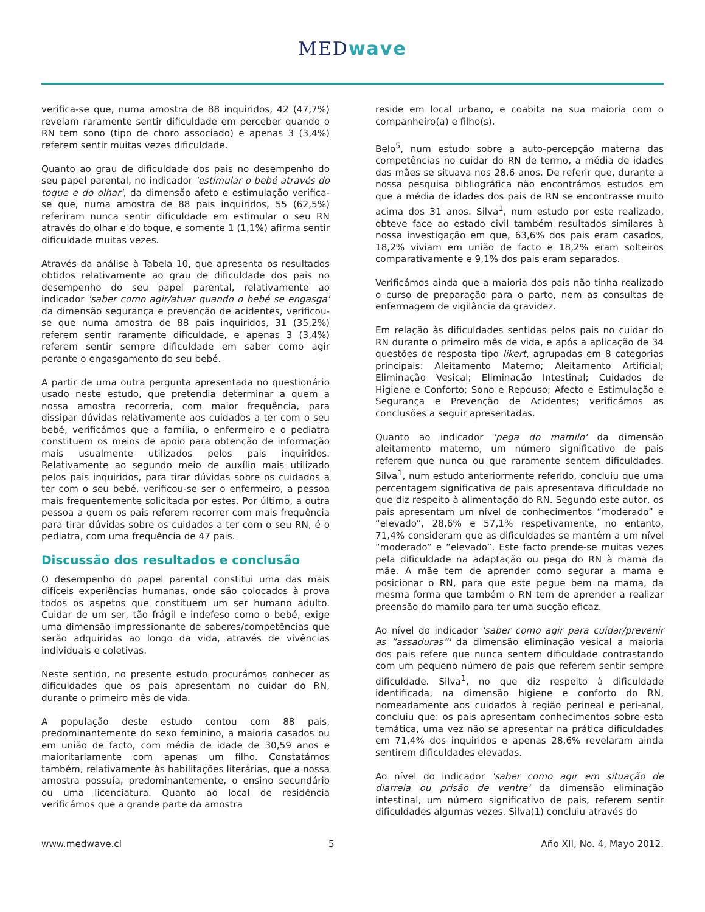MEDwave
verifica-se que, numa amostra de 88 inquiridos, 42 (47,7%) revelam raramente sentir dificuldade em perceber quando o RN tem sono (tipo de choro associado) e apenas 3 (3,4%) referem sentir muitas vezes dificuldade.
Quanto ao grau de dificuldade dos pais no desempenho do seu papel parental, no indicador 'estimular o bebé através do toque e do olhar', da dimensão afeto e estimulação verifica-se que, numa amostra de 88 pais inquiridos, 55 (62,5%) referiram nunca sentir dificuldade em estimular o seu RN através do olhar e do toque, e somente 1 (1,1%) afirma sentir dificuldade muitas vezes.
Através da análise à Tabela 10, que apresenta os resultados obtidos relativamente ao grau de dificuldade dos pais no desempenho do seu papel parental, relativamente ao indicador 'saber como agir/atuar quando o bebé se engasga' da dimensão segurança e prevenção de acidentes, verificou-se que numa amostra de 88 pais inquiridos, 31 (35,2%) referem sentir raramente dificuldade, e apenas 3 (3,4%) referem sentir sempre dificuldade em saber como agir perante o engasgamento do seu bebé.
A partir de uma outra pergunta apresentada no questionário usado neste estudo, que pretendia determinar a quem a nossa amostra recorreria, com maior frequência, para dissipar dúvidas relativamente aos cuidados a ter com o seu bebé, verificámos que a família, o enfermeiro e o pediatra constituem os meios de apoio para obtenção de informação mais usualmente utilizados pelos pais inquiridos. Relativamente ao segundo meio de auxílio mais utilizado pelos pais inquiridos, para tirar dúvidas sobre os cuidados a ter com o seu bebé, verificou-se ser o enfermeiro, a pessoa mais frequentemente solicitada por estes. Por último, a outra pessoa a quem os pais referem recorrer com mais frequência para tirar dúvidas sobre os cuidados a ter com o seu RN, é o pediatra, com uma frequência de 47 pais.
Discussão dos resultados e conclusão
O desempenho do papel parental constitui uma das mais difíceis experiências humanas, onde são colocados à prova todos os aspetos que constituem um ser humano adulto. Cuidar de um ser, tão frágil e indefeso como o bebé, exige uma dimensão impressionante de saberes/competências que serão adquiridas ao longo da vida, através de vivências individuais e coletivas.
Neste sentido, no presente estudo procurámos conhecer as dificuldades que os pais apresentam no cuidar do RN, durante o primeiro mês de vida.
A população deste estudo contou com 88 pais, predominantemente do sexo feminino, a maioria casados ou em união de facto, com média de idade de 30,59 anos e maioritariamente com apenas um filho. Constatámos também, relativamente às habilitações literárias, que a nossa amostra possuía, predominantemente, o ensino secundário ou uma licenciatura. Quanto ao local de residência verificámos que a grande parte da amostra
reside em local urbano, e coabita na sua maioria com o companheiro(a) e filho(s).
Belo<sup>5</sup>, num estudo sobre a auto-percepção materna das competências no cuidar do RN de termo, a média de idades das mães se situava nos 28,6 anos. De referir que, durante a nossa pesquisa bibliográfica não encontrámos estudos em que a média de idades dos pais de RN se encontrasse muito acima dos 31 anos. Silva<sup>1</sup>, num estudo por este realizado, obteve face ao estado civil também resultados similares à nossa investigação em que, 63,6% dos pais eram casados, 18,2% viviam em união de facto e 18,2% eram solteiros comparativamente e 9,1% dos pais eram separados.
Verificámos ainda que a maioria dos pais não tinha realizado o curso de preparação para o parto, nem as consultas de enfermagem de vigilância da gravidez.
Em relação às dificuldades sentidas pelos pais no cuidar do RN durante o primeiro mês de vida, e após a aplicação de 34 questões de resposta tipo likert, agrupadas em 8 categorias principais: Aleitamento Materno; Aleitamento Artificial; Eliminação Vesical; Eliminação Intestinal; Cuidados de Higiene e Conforto; Sono e Repouso; Afecto e Estimulação e Segurança e Prevenção de Acidentes; verificámos as conclusões a seguir apresentadas.
Quanto ao indicador 'pega do mamilo' da dimensão aleitamento materno, um número significativo de pais referem que nunca ou que raramente sentem dificuldades. Silva<sup>1</sup>, num estudo anteriormente referido, concluiu que uma percentagem significativa de pais apresentava dificuldade no que diz respeito à alimentação do RN. Segundo este autor, os pais apresentam um nível de conhecimentos “moderado” e “elevado”, 28,6% e 57,1% respetivamente, no entanto, 71,4% consideram que as dificuldades se mantêm a um nível “moderado” e “elevado”. Este facto prende-se muitas vezes pela dificuldade na adaptação ou pega do RN à mama da mãe. A mãe tem de aprender como segurar a mama e posicionar o RN, para que este pegue bem na mama, da mesma forma que também o RN tem de aprender a realizar preensão do mamilo para ter uma sucção eficaz.
Ao nível do indicador 'saber como agir para cuidar/prevenir as “assaduras”' da dimensão eliminação vesical a maioria dos pais refere que nunca sentem dificuldade contrastando com um pequeno número de pais que referem sentir sempre dificuldade. Silva<sup>1</sup>, no que diz respeito à dificuldade identificada, na dimensão higiene e conforto do RN, nomeadamente aos cuidados à região perineal e peri-anal, concluiu que: os pais apresentam conhecimentos sobre esta temática, uma vez não se apresentar na prática dificuldades em 71,4% dos inquiridos e apenas 28,6% revelaram ainda sentirem dificuldades elevadas.
Ao nível do indicador 'saber como agir em situação de diarreia ou prisão de ventre' da dimensão eliminação intestinal, um número significativo de pais, referem sentir dificuldades algumas vezes. Silva(1) concluiu através do
www.medwave.cl 5 Año XII, No. 4, Mayo 2012.